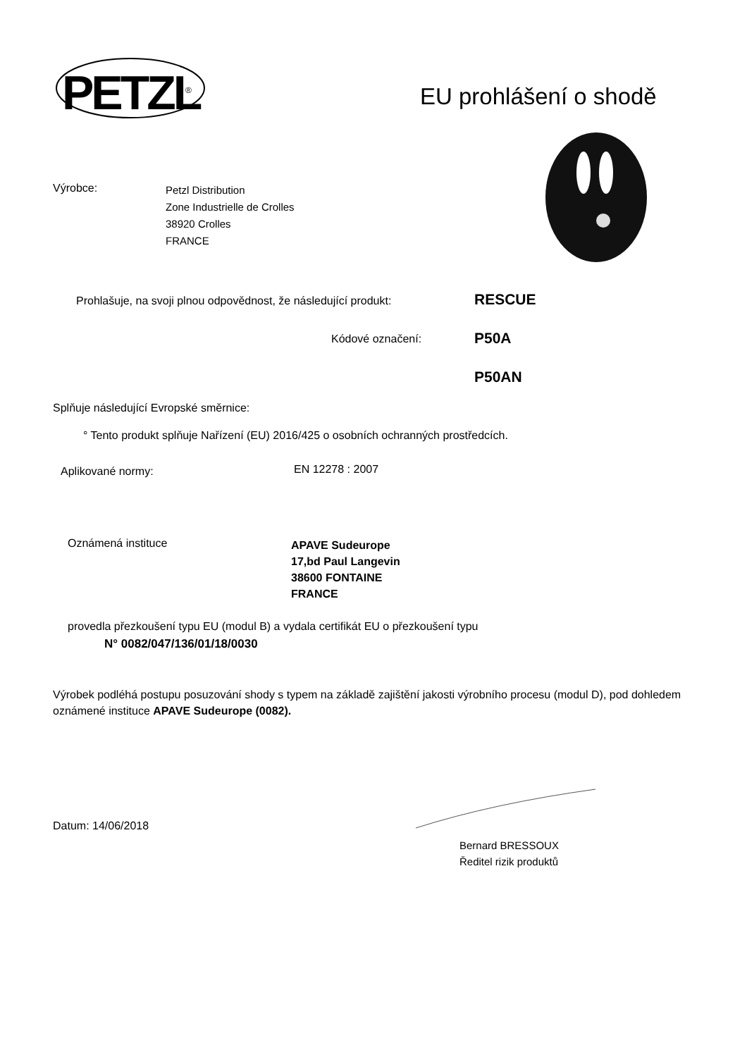PETZL
®
EU prohlášení o shodě
Výrobce:
Petzl Distribution
Zone Industrielle de Crolles
38920 Crolles
FRANCE
Prohlašuje, na svoji plnou odpovědnost, že následující produkt:
RESCUE
Kódové označení: P50A
P50AN
Splňuje následující Evropské směrnice:
° Tento produkt splňuje Nařízení (EU) 2016/425 o osobních ochranných prostředcích.
Aplikované normy: EN 12278 : 2007
Oznámená instituce
APAVE Sudeurope
17,bd Paul Langevin
38600 FONTAINE
FRANCE
provedla přezkoušení typu EU (modul B) a vydala certifikát EU o přezkoušení typu
N° 0082/047/136/01/18/0030
Výrobek podléhá postupu posuzování shody s typem na základě zajištění jakosti výrobního procesu (modul D), pod dohledem oznámené instituce APAVE Sudeurope (0082).
Datum: 14/06/2018
Bernard BRESSOUX
Ředitel rizik produktů